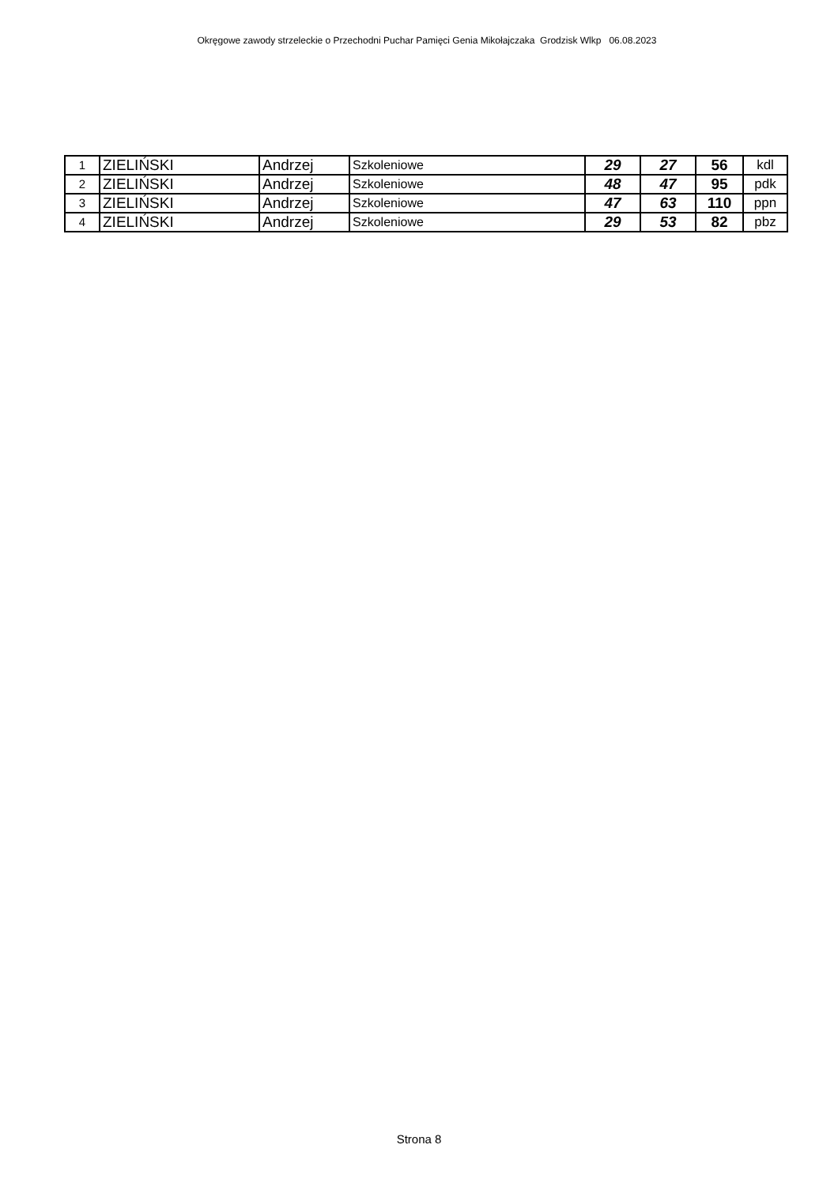Okręgowe zawody strzeleckie o Przechodni Puchar Pamięci Genia Mikołajczaka Grodzisk Wlkp 06.08.2023
| 1 | ZIELIŃSKI | Andrzej | Szkoleniowe | 29 | 27 | 56 | kdl |
| 2 | ZIELIŃSKI | Andrzej | Szkoleniowe | 48 | 47 | 95 | pdk |
| 3 | ZIELIŃSKI | Andrzej | Szkoleniowe | 47 | 63 | 110 | ppn |
| 4 | ZIELIŃSKI | Andrzej | Szkoleniowe | 29 | 53 | 82 | pbz |
Strona 8